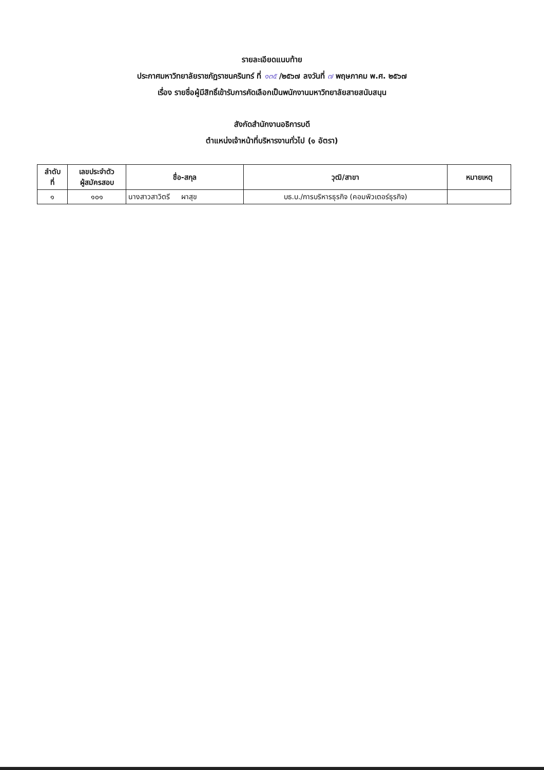รายละเอียดแนบท้าย
ประกาศมหาวิทยาลัยราชภัฏราชนครินทร์ ที่ ๑๓๕ /๒๕๖๗ ลงวันที่ ๗ พฤษภาคม พ.ศ. ๒๕๖๗
เรื่อง รายชื่อผู้มีสิทธิ์เข้ารับการคัดเลือกเป็นพนักงานมหาวิทยาลัยสายสนับสนุน
สังกัดสำนักงานอธิการบดี
ตำแหน่งเจ้าหน้าที่บริหารงานทั่วไป (๑ อัตรา)
| ลำดับ ที่ | เลขประจำตัว ผู้สมัครสอบ | ชื่อ-สกุล | วุฒิ/สาขา | หมายเหตุ |
| --- | --- | --- | --- | --- |
| ๑ | ๑๐๑ | นางสาวสาวิตรี ผาสุข | บธ.บ./การบริหารธุรกิจ (คอมพิวเตอร์ธุรกิจ) | |